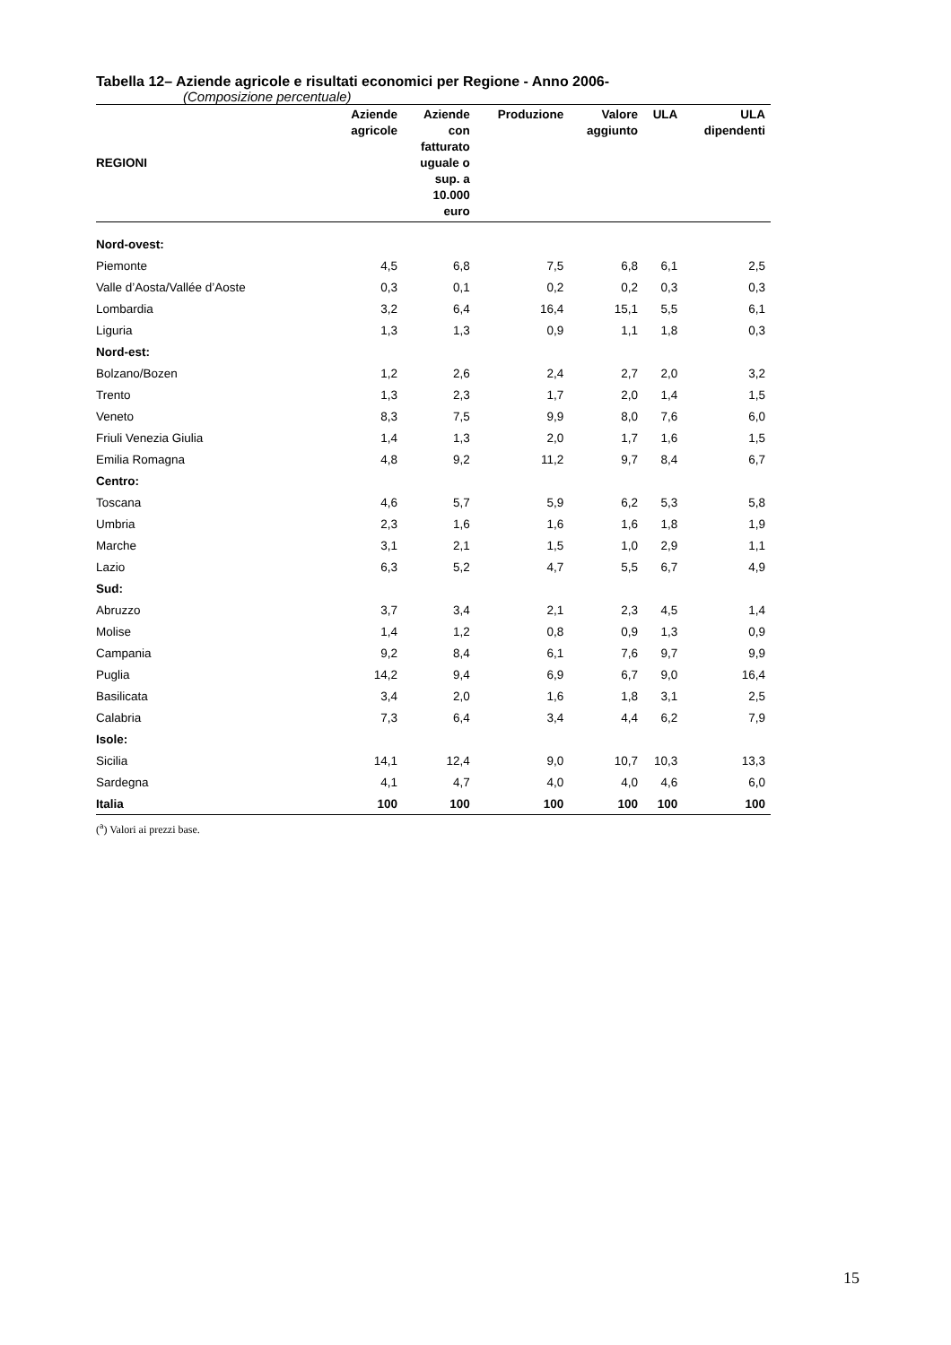Tabella 12– Aziende agricole e risultati economici per Regione - Anno 2006-
(Composizione percentuale)
| REGIONI | Aziende agricole | Aziende con fatturato uguale o sup. a 10.000 euro | Produzione | Valore aggiunto | ULA | ULA dipendenti |
| --- | --- | --- | --- | --- | --- | --- |
| Nord-ovest: | | | | | | |
| Piemonte | 4,5 | 6,8 | 7,5 | 6,8 | 6,1 | 2,5 |
| Valle d’Aosta/Vallée d’Aoste | 0,3 | 0,1 | 0,2 | 0,2 | 0,3 | 0,3 |
| Lombardia | 3,2 | 6,4 | 16,4 | 15,1 | 5,5 | 6,1 |
| Liguria | 1,3 | 1,3 | 0,9 | 1,1 | 1,8 | 0,3 |
| Nord-est: | | | | | | |
| Bolzano/Bozen | 1,2 | 2,6 | 2,4 | 2,7 | 2,0 | 3,2 |
| Trento | 1,3 | 2,3 | 1,7 | 2,0 | 1,4 | 1,5 |
| Veneto | 8,3 | 7,5 | 9,9 | 8,0 | 7,6 | 6,0 |
| Friuli Venezia Giulia | 1,4 | 1,3 | 2,0 | 1,7 | 1,6 | 1,5 |
| Emilia Romagna | 4,8 | 9,2 | 11,2 | 9,7 | 8,4 | 6,7 |
| Centro: | | | | | | |
| Toscana | 4,6 | 5,7 | 5,9 | 6,2 | 5,3 | 5,8 |
| Umbria | 2,3 | 1,6 | 1,6 | 1,6 | 1,8 | 1,9 |
| Marche | 3,1 | 2,1 | 1,5 | 1,0 | 2,9 | 1,1 |
| Lazio | 6,3 | 5,2 | 4,7 | 5,5 | 6,7 | 4,9 |
| Sud: | | | | | | |
| Abruzzo | 3,7 | 3,4 | 2,1 | 2,3 | 4,5 | 1,4 |
| Molise | 1,4 | 1,2 | 0,8 | 0,9 | 1,3 | 0,9 |
| Campania | 9,2 | 8,4 | 6,1 | 7,6 | 9,7 | 9,9 |
| Puglia | 14,2 | 9,4 | 6,9 | 6,7 | 9,0 | 16,4 |
| Basilicata | 3,4 | 2,0 | 1,6 | 1,8 | 3,1 | 2,5 |
| Calabria | 7,3 | 6,4 | 3,4 | 4,4 | 6,2 | 7,9 |
| Isole: | | | | | | |
| Sicilia | 14,1 | 12,4 | 9,0 | 10,7 | 10,3 | 13,3 |
| Sardegna | 4,1 | 4,7 | 4,0 | 4,0 | 4,6 | 6,0 |
| Italia | 100 | 100 | 100 | 100 | 100 | 100 |
(<sup>a</sup>) Valori ai prezzi base.
15